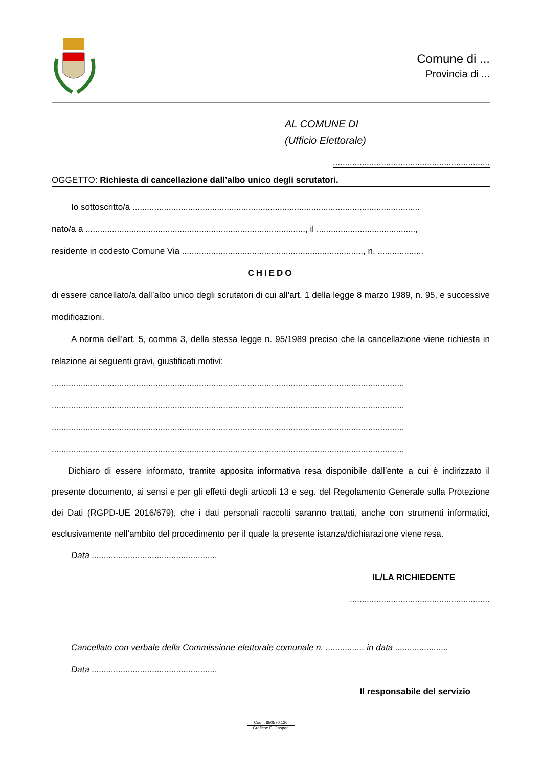Comune di ...
Provincia di ...
AL COMUNE DI
(Ufficio Elettorale)
.................................................................
OGGETTO: Richiesta di cancellazione dall’albo unico degli scrutatori.
Io sottoscritto/a .......................................................................................................................
nato/a a ..........................................................................................., il .........................................,
residente in codesto Comune Via ..........................................................................., n. ...................
CHIEDO
di essere cancellato/a dall’albo unico degli scrutatori di cui all’art. 1 della legge 8 marzo 1989, n. 95, e successive modificazioni.
A norma dell’art. 5, comma 3, della stessa legge n. 95/1989 preciso che la cancellazione viene richiesta in relazione ai seguenti gravi, giustificati motivi:
..................................................................................................................................................
..................................................................................................................................................
..................................................................................................................................................
..................................................................................................................................................
Dichiaro di essere informato, tramite apposita informativa resa disponibile dall’ente a cui è indirizzato il presente documento, ai sensi e per gli effetti degli articoli 13 e seg. del Regolamento Generale sulla Protezione dei Dati (RGPD-UE 2016/679), che i dati personali raccolti saranno trattati, anche con strumenti informatici, esclusivamente nell’ambito del procedimento per il quale la presente istanza/dichiarazione viene resa.
Data ....................................................
IL/LA RICHIEDENTE
..........................................................
Cancellato con verbale della Commissione elettorale comunale n. ................ in data ......................
Data ....................................................
Il responsabile del servizio
Cod. . 850570.126
Grafiche E. Gaspari